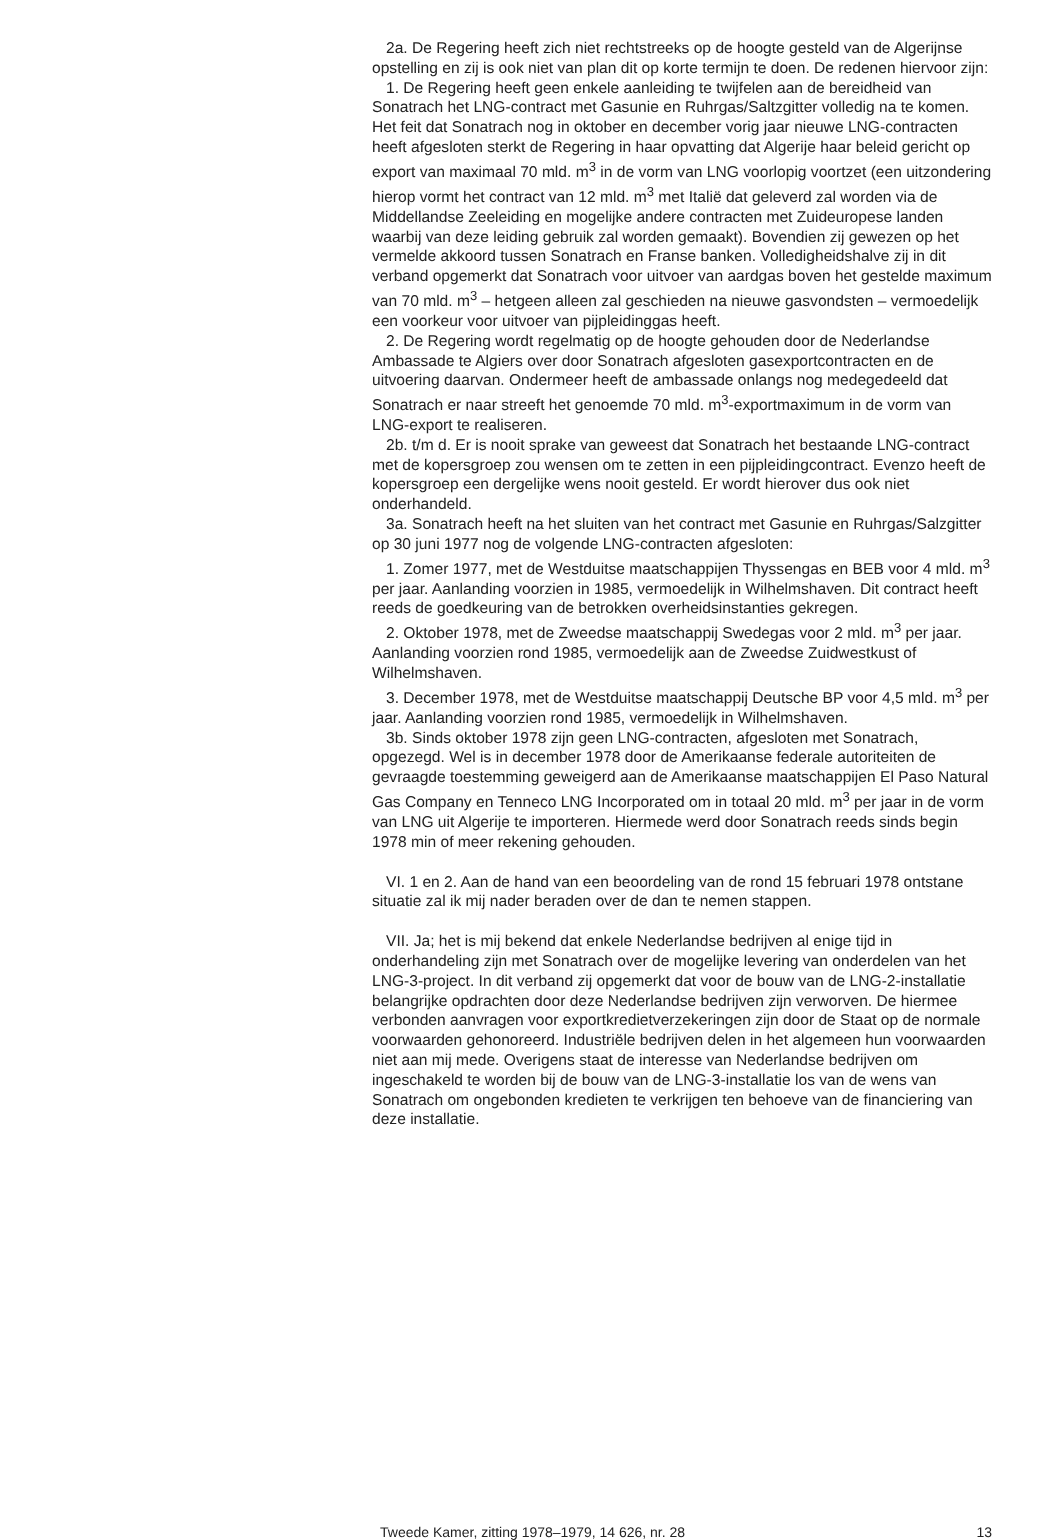2a. De Regering heeft zich niet rechtstreeks op de hoogte gesteld van de Algerijnse opstelling en zij is ook niet van plan dit op korte termijn te doen. De redenen hiervoor zijn:
1. De Regering heeft geen enkele aanleiding te twijfelen aan de bereidheid van Sonatrach het LNG-contract met Gasunie en Ruhrgas/Saltzgitter volledig na te komen. Het feit dat Sonatrach nog in oktober en december vorig jaar nieuwe LNG-contracten heeft afgesloten sterkt de Regering in haar opvatting dat Algerije haar beleid gericht op export van maximaal 70 mld. m<sup>3</sup> in de vorm van LNG voorlopig voortzet (een uitzondering hierop vormt het contract van 12 mld. m<sup>3</sup> met Italië dat geleverd zal worden via de Middellandse Zeeleiding en mogelijke andere contracten met Zuideuropese landen waarbij van deze leiding gebruik zal worden gemaakt). Bovendien zij gewezen op het vermelde akkoord tussen Sonatrach en Franse banken. Volledigheidshalve zij in dit verband opgemerkt dat Sonatrach voor uitvoer van aardgas boven het gestelde maximum van 70 mld. m<sup>3</sup> – hetgeen alleen zal geschieden na nieuwe gasvondsten – vermoedelijk een voorkeur voor uitvoer van pijpleidinggas heeft.
2. De Regering wordt regelmatig op de hoogte gehouden door de Nederlandse Ambassade te Algiers over door Sonatrach afgesloten gasexportcontracten en de uitvoering daarvan. Ondermeer heeft de ambassade onlangs nog medegedeeld dat Sonatrach er naar streeft het genoemde 70 mld. m<sup>3</sup>-exportmaximum in de vorm van LNG-export te realiseren.
2b. t/m d. Er is nooit sprake van geweest dat Sonatrach het bestaande LNG-contract met de kopersgroep zou wensen om te zetten in een pijpleidingcontract. Evenzo heeft de kopersgroep een dergelijke wens nooit gesteld. Er wordt hierover dus ook niet onderhandeld.
3a. Sonatrach heeft na het sluiten van het contract met Gasunie en Ruhrgas/Salzgitter op 30 juni 1977 nog de volgende LNG-contracten afgesloten:
1. Zomer 1977, met de Westduitse maatschappijen Thyssengas en BEB voor 4 mld. m<sup>3</sup> per jaar. Aanlanding voorzien in 1985, vermoedelijk in Wilhelmshaven. Dit contract heeft reeds de goedkeuring van de betrokken overheidsinstanties gekregen.
2. Oktober 1978, met de Zweedse maatschappij Swedegas voor 2 mld. m<sup>3</sup> per jaar. Aanlanding voorzien rond 1985, vermoedelijk aan de Zweedse Zuidwestkust of Wilhelmshaven.
3. December 1978, met de Westduitse maatschappij Deutsche BP voor 4,5 mld. m<sup>3</sup> per jaar. Aanlanding voorzien rond 1985, vermoedelijk in Wilhelmshaven.
3b. Sinds oktober 1978 zijn geen LNG-contracten, afgesloten met Sonatrach, opgezegd. Wel is in december 1978 door de Amerikaanse federale autoriteiten de gevraagde toestemming geweigerd aan de Amerikaanse maatschappijen El Paso Natural Gas Company en Tenneco LNG Incorporated om in totaal 20 mld. m<sup>3</sup> per jaar in de vorm van LNG uit Algerije te importeren. Hiermede werd door Sonatrach reeds sinds begin 1978 min of meer rekening gehouden.
VI. 1 en 2. Aan de hand van een beoordeling van de rond 15 februari 1978 ontstane situatie zal ik mij nader beraden over de dan te nemen stappen.
VII. Ja; het is mij bekend dat enkele Nederlandse bedrijven al enige tijd in onderhandeling zijn met Sonatrach over de mogelijke levering van onderdelen van het LNG-3-project. In dit verband zij opgemerkt dat voor de bouw van de LNG-2-installatie belangrijke opdrachten door deze Nederlandse bedrijven zijn verworven. De hiermee verbonden aanvragen voor exportkredietverzekeringen zijn door de Staat op de normale voorwaarden gehonoreerd. Industriële bedrijven delen in het algemeen hun voorwaarden niet aan mij mede. Overigens staat de interesse van Nederlandse bedrijven om ingeschakeld te worden bij de bouw van de LNG-3-installatie los van de wens van Sonatrach om ongebonden kredieten te verkrijgen ten behoeve van de financiering van deze installatie.
Tweede Kamer, zitting 1978–1979, 14 626, nr. 28 13